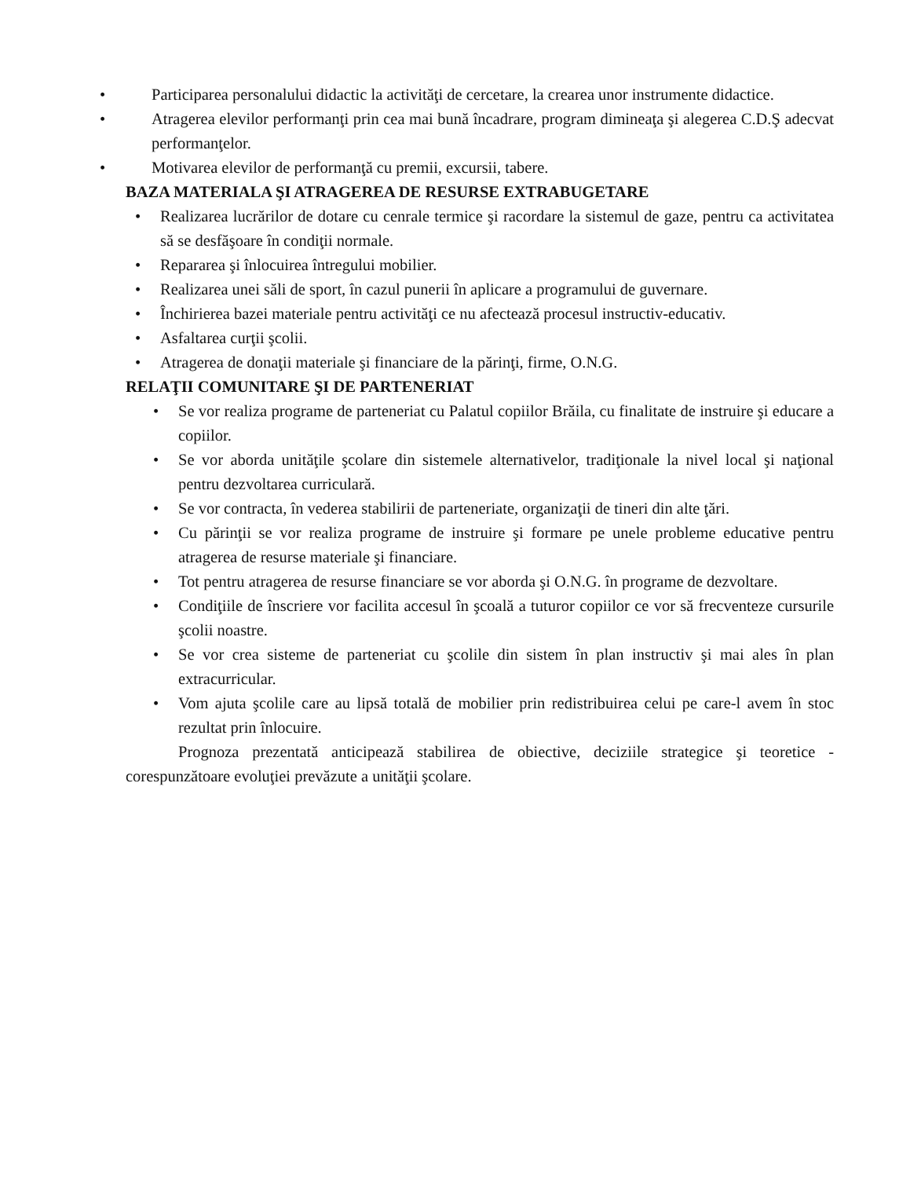• Participarea personalului didactic la activităţi de cercetare, la crearea unor instrumente didactice.
• Atragerea elevilor performanţi prin cea mai bună încadrare, program dimineaţa şi alegerea C.D.Ş adecvat performanţelor.
• Motivarea elevilor de performanţă cu premii, excursii, tabere.
BAZA MATERIALA ŞI ATRAGEREA DE RESURSE EXTRABUGETARE
• Realizarea lucrărilor de dotare cu cenrale termice şi racordare la sistemul de gaze, pentru ca activitatea să se desfăşoare în condiţii normale.
• Repararea şi înlocuirea întregului mobilier.
• Realizarea unei săli de sport, în cazul punerii în aplicare a programului de guvernare.
• Închirierea bazei materiale pentru activităţi ce nu afectează procesul instructiv-educativ.
• Asfaltarea curţii şcolii.
• Atragerea de donaţii materiale şi financiare de la părinţi, firme, O.N.G.
RELAŢII COMUNITARE ŞI DE PARTENERIAT
• Se vor realiza programe de parteneriat cu Palatul copiilor Brăila, cu finalitate de instruire şi educare a copiilor.
• Se vor aborda unităţile şcolare din sistemele alternativelor, tradiţionale la nivel local şi naţional pentru dezvoltarea curriculară.
• Se vor contracta, în vederea stabilirii de parteneriate, organizaţii de tineri din alte ţări.
• Cu părinţii se vor realiza programe de instruire şi formare pe unele probleme educative pentru atragerea de resurse materiale şi financiare.
• Tot pentru atragerea de resurse financiare se vor aborda şi O.N.G. în programe de dezvoltare.
• Condiţiile de înscriere vor facilita accesul în şcoală a tuturor copiilor ce vor să frecventeze cursurile şcolii noastre.
• Se vor crea sisteme de parteneriat cu şcolile din sistem în plan instructiv şi mai ales în plan extracurricular.
• Vom ajuta şcolile care au lipsă totală de mobilier prin redistribuirea celui pe care-l avem în stoc rezultat prin înlocuire.
Prognoza prezentată anticipează stabilirea de obiective, deciziile strategice şi teoretice - corespunzătoare evoluţiei prevăzute a unităţii şcolare.